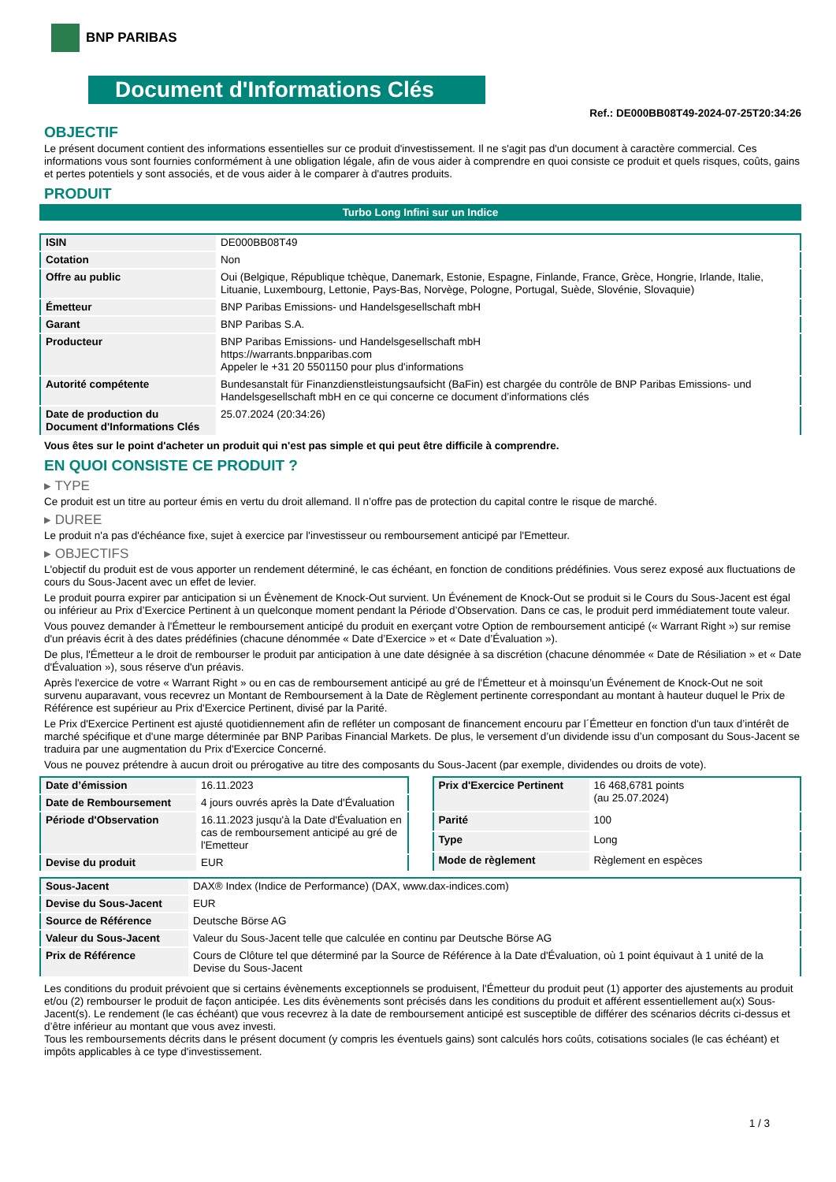BNP PARIBAS
Document d'Informations Clés
Ref.: DE000BB08T49-2024-07-25T20:34:26
OBJECTIF
Le présent document contient des informations essentielles sur ce produit d'investissement. Il ne s'agit pas d'un document à caractère commercial. Ces informations vous sont fournies conformément à une obligation légale, afin de vous aider à comprendre en quoi consiste ce produit et quels risques, coûts, gains et pertes potentiels y sont associés, et de vous aider à le comparer à d'autres produits.
PRODUIT
Turbo Long Infini sur un Indice
| ISIN | DE000BB08T49 |
| Cotation | Non |
| Offre au public | Oui (Belgique, République tchèque, Danemark, Estonie, Espagne, Finlande, France, Grèce, Hongrie, Irlande, Italie, Lituanie, Luxembourg, Lettonie, Pays-Bas, Norvège, Pologne, Portugal, Suède, Slovénie, Slovaquie) |
| Émetteur | BNP Paribas Emissions- und Handelsgesellschaft mbH |
| Garant | BNP Paribas S.A. |
| Producteur | BNP Paribas Emissions- und Handelsgesellschaft mbH https://warrants.bnpparibas.com Appeler le +31 20 5501150 pour plus d'informations |
| Autorité compétente | Bundesanstalt für Finanzdienstleistungsaufsicht (BaFin) est chargée du contrôle de BNP Paribas Emissions- und Handelsgesellschaft mbH en ce qui concerne ce document d’informations clés |
| Date de production du Document d'Informations Clés | 25.07.2024 (20:34:26) |
Vous êtes sur le point d'acheter un produit qui n'est pas simple et qui peut être difficile à comprendre.
EN QUOI CONSISTE CE PRODUIT ?
▸ TYPE
Ce produit est un titre au porteur émis en vertu du droit allemand. Il n’offre pas de protection du capital contre le risque de marché.
▸ DUREE
Le produit n'a pas d'échéance fixe, sujet à exercice par l'investisseur ou remboursement anticipé par l'Emetteur.
▸ OBJECTIFS
L'objectif du produit est de vous apporter un rendement déterminé, le cas échéant, en fonction de conditions prédéfinies. Vous serez exposé aux fluctuations de cours du Sous-Jacent avec un effet de levier.
Le produit pourra expirer par anticipation si un Évènement de Knock-Out survient. Un Événement de Knock-Out se produit si le Cours du Sous-Jacent est égal ou inférieur au Prix d’Exercice Pertinent à un quelconque moment pendant la Période d’Observation. Dans ce cas, le produit perd immédiatement toute valeur.
Vous pouvez demander à l'Émetteur le remboursement anticipé du produit en exerçant votre Option de remboursement anticipé (« Warrant Right ») sur remise d'un préavis écrit à des dates prédéfinies (chacune dénommée « Date d’Exercice » et « Date d’Évaluation »).
De plus, l'Émetteur a le droit de rembourser le produit par anticipation à une date désignée à sa discrétion (chacune dénommée « Date de Résiliation » et « Date d'Évaluation »), sous réserve d'un préavis.
Après l'exercice de votre « Warrant Right » ou en cas de remboursement anticipé au gré de l'Émetteur et à moinsqu’un Événement de Knock-Out ne soit survenu auparavant, vous recevrez un Montant de Remboursement à la Date de Règlement pertinente correspondant au montant à hauteur duquel le Prix de Référence est supérieur au Prix d'Exercice Pertinent, divisé par la Parité.
Le Prix d'Exercice Pertinent est ajusté quotidiennement afin de refléter un composant de financement encouru par l´Émetteur en fonction d'un taux d’intérêt de marché spécifique et d'une marge déterminée par BNP Paribas Financial Markets. De plus, le versement d’un dividende issu d’un composant du Sous-Jacent se traduira par une augmentation du Prix d'Exercice Concerné.
Vous ne pouvez prétendre à aucun droit ou prérogative au titre des composants du Sous-Jacent (par exemple, dividendes ou droits de vote).
| Date d’émission | 16.11.2023 |
| Date de Remboursement | 4 jours ouvrés après la Date d'Évaluation |
| Période d'Observation | 16.11.2023 jusqu'à la Date d'Évaluation en cas de remboursement anticipé au gré de l'Emetteur |
| Devise du produit | EUR |
| Prix d'Exercice Pertinent | 16 468,6781 points (au 25.07.2024) |
| Parité | 100 |
| Type | Long |
| Mode de règlement | Règlement en espèces |
| Sous-Jacent | DAX® Index (Indice de Performance) (DAX, www.dax-indices.com) |
| Devise du Sous-Jacent | EUR |
| Source de Référence | Deutsche Börse AG |
| Valeur du Sous-Jacent | Valeur du Sous-Jacent telle que calculée en continu par Deutsche Börse AG |
| Prix de Référence | Cours de Clôture tel que déterminé par la Source de Référence à la Date d'Évaluation, où 1 point équivaut à 1 unité de la Devise du Sous-Jacent |
Les conditions du produit prévoient que si certains évènements exceptionnels se produisent, l'Émetteur du produit peut (1) apporter des ajustements au produit et/ou (2) rembourser le produit de façon anticipée. Les dits évènements sont précisés dans les conditions du produit et afférent essentiellement au(x) Sous-Jacent(s). Le rendement (le cas échéant) que vous recevrez à la date de remboursement anticipé est susceptible de différer des scénarios décrits ci-dessus et d’être inférieur au montant que vous avez investi.
Tous les remboursements décrits dans le présent document (y compris les éventuels gains) sont calculés hors coûts, cotisations sociales (le cas échéant) et impôts applicables à ce type d'investissement.
1 / 3